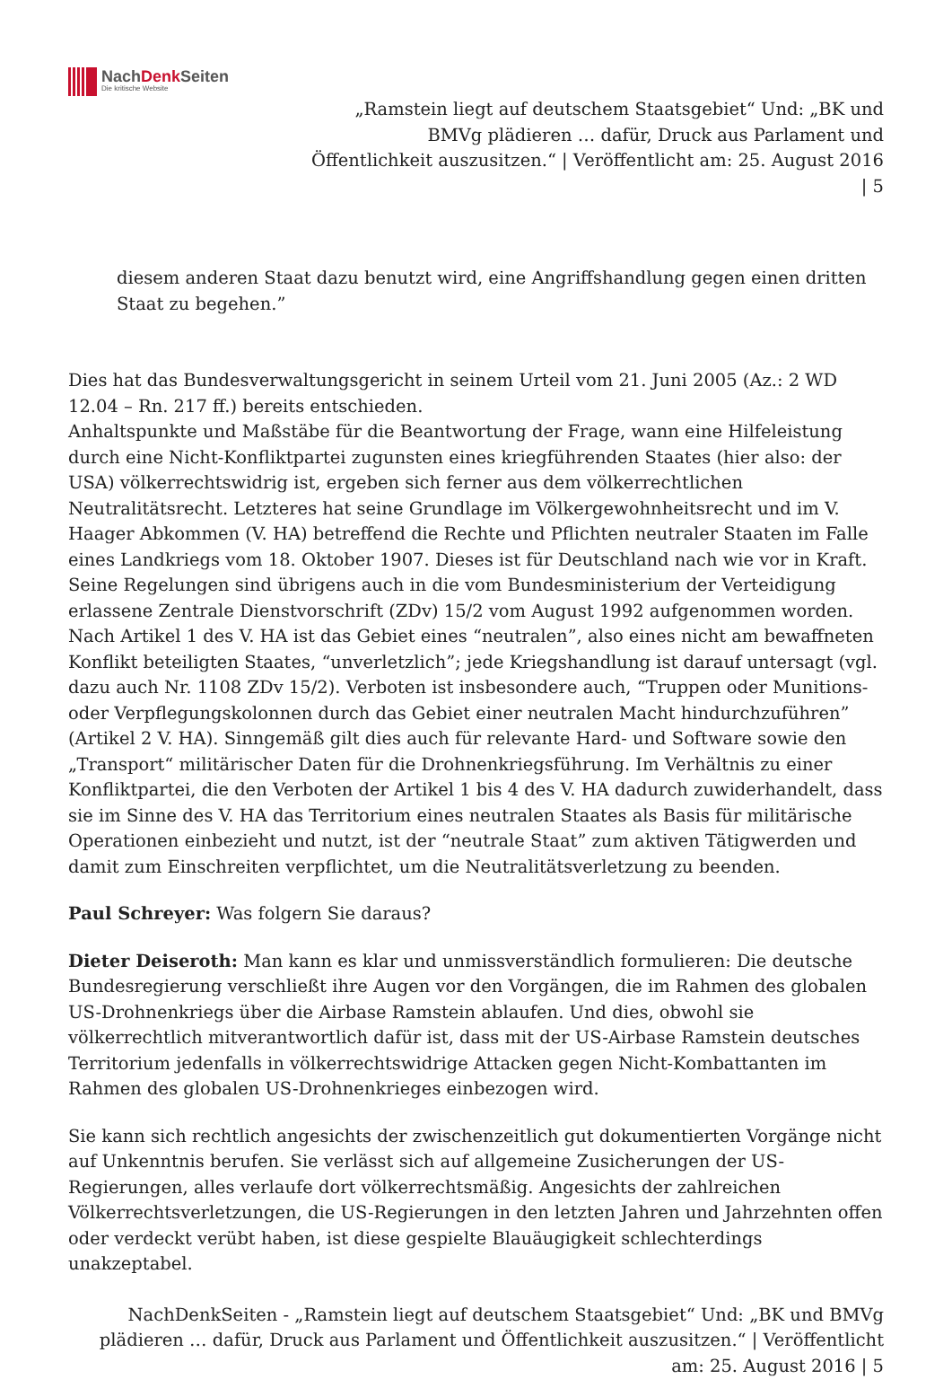NachDenk Seiten
Die kritische Website
„Ramstein liegt auf deutschem Staatsgebiet“ Und: „BK und BMVg plädieren … dafür, Druck aus Parlament und Öffentlichkeit auszusitzen.“ | Veröffentlicht am: 25. August 2016 | 5
diesem anderen Staat dazu benutzt wird, eine Angriffshandlung gegen einen dritten Staat zu begehen.”
Dies hat das Bundesverwaltungsgericht in seinem Urteil vom 21. Juni 2005 (Az.: 2 WD 12.04 – Rn. 217 ff.) bereits entschieden.
Anhaltspunkte und Maßstäbe für die Beantwortung der Frage, wann eine Hilfeleistung durch eine Nicht-Konfliktpartei zugunsten eines kriegführenden Staates (hier also: der USA) völkerrechtswidrig ist, ergeben sich ferner aus dem völkerrechtlichen Neutralitätsrecht. Letzteres hat seine Grundlage im Völkergewohnheitsrecht und im V. Haager Abkommen (V. HA) betreffend die Rechte und Pflichten neutraler Staaten im Falle eines Landkriegs vom 18. Oktober 1907. Dieses ist für Deutschland nach wie vor in Kraft. Seine Regelungen sind übrigens auch in die vom Bundesministerium der Verteidigung erlassene Zentrale Dienstvorschrift (ZDv) 15/2 vom August 1992 aufgenommen worden. Nach Artikel 1 des V. HA ist das Gebiet eines “neutralen”, also eines nicht am bewaffneten Konflikt beteiligten Staates, “unverletzlich”; jede Kriegshandlung ist darauf untersagt (vgl. dazu auch Nr. 1108 ZDv 15/2). Verboten ist insbesondere auch, “Truppen oder Munitions- oder Verpflegungskolonnen durch das Gebiet einer neutralen Macht hindurchzuführen” (Artikel 2 V. HA). Sinngemäß gilt dies auch für relevante Hard- und Software sowie den „Transport“ militärischer Daten für die Drohnenkriegsführung. Im Verhältnis zu einer Konfliktpartei, die den Verboten der Artikel 1 bis 4 des V. HA dadurch zuwiderhandelt, dass sie im Sinne des V. HA das Territorium eines neutralen Staates als Basis für militärische Operationen einbezieht und nutzt, ist der “neutrale Staat” zum aktiven Tätigwerden und damit zum Einschreiten verpflichtet, um die Neutralitätsverletzung zu beenden.
Paul Schreyer: Was folgern Sie daraus?
Dieter Deiseroth: Man kann es klar und unmissverständlich formulieren: Die deutsche Bundesregierung verschließt ihre Augen vor den Vorgängen, die im Rahmen des globalen US-Drohnenkriegs über die Airbase Ramstein ablaufen. Und dies, obwohl sie völkerrechtlich mitverantwortlich dafür ist, dass mit der US-Airbase Ramstein deutsches Territorium jedenfalls in völkerrechtswidrige Attacken gegen Nicht-Kombattanten im Rahmen des globalen US-Drohnenkrieges einbezogen wird.
Sie kann sich rechtlich angesichts der zwischenzeitlich gut dokumentierten Vorgänge nicht auf Unkenntnis berufen. Sie verlässt sich auf allgemeine Zusicherungen der US-Regierungen, alles verlaufe dort völkerrechtsmäßig. Angesichts der zahlreichen Völkerrechtsverletzungen, die US-Regierungen in den letzten Jahren und Jahrzehnten offen oder verdeckt verübt haben, ist diese gespielte Blauäugigkeit schlechterdings unakzeptabel.
NachDenkSeiten - „Ramstein liegt auf deutschem Staatsgebiet“ Und: „BK und BMVg plädieren … dafür, Druck aus Parlament und Öffentlichkeit auszusitzen.“ | Veröffentlicht am: 25. August 2016 | 5